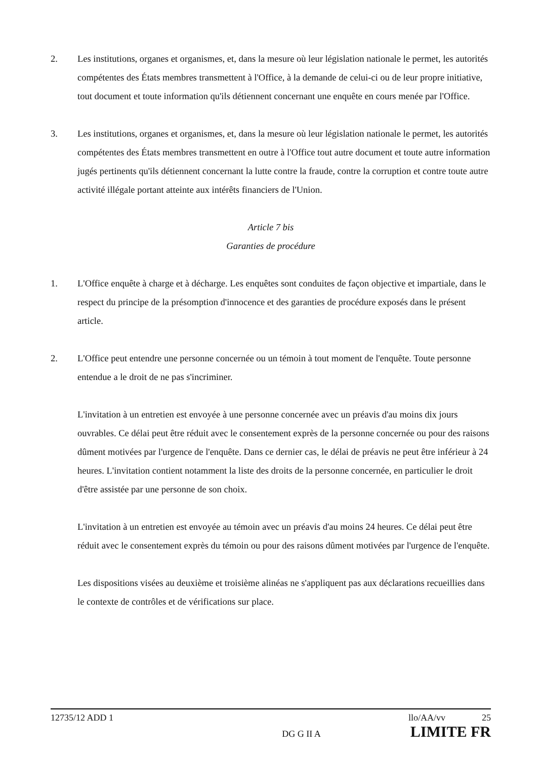2. Les institutions, organes et organismes, et, dans la mesure où leur législation nationale le permet, les autorités compétentes des États membres transmettent à l'Office, à la demande de celui-ci ou de leur propre initiative, tout document et toute information qu'ils détiennent concernant une enquête en cours menée par l'Office.
3. Les institutions, organes et organismes, et, dans la mesure où leur législation nationale le permet, les autorités compétentes des États membres transmettent en outre à l'Office tout autre document et toute autre information jugés pertinents qu'ils détiennent concernant la lutte contre la fraude, contre la corruption et contre toute autre activité illégale portant atteinte aux intérêts financiers de l'Union.
Article 7 bis
Garanties de procédure
1. L'Office enquête à charge et à décharge. Les enquêtes sont conduites de façon objective et impartiale, dans le respect du principe de la présomption d'innocence et des garanties de procédure exposés dans le présent article.
2. L'Office peut entendre une personne concernée ou un témoin à tout moment de l'enquête. Toute personne entendue a le droit de ne pas s'incriminer.
L'invitation à un entretien est envoyée à une personne concernée avec un préavis d'au moins dix jours ouvrables. Ce délai peut être réduit avec le consentement exprès de la personne concernée ou pour des raisons dûment motivées par l'urgence de l'enquête. Dans ce dernier cas, le délai de préavis ne peut être inférieur à 24 heures. L'invitation contient notamment la liste des droits de la personne concernée, en particulier le droit d'être assistée par une personne de son choix.
L'invitation à un entretien est envoyée au témoin avec un préavis d'au moins 24 heures. Ce délai peut être réduit avec le consentement exprès du témoin ou pour des raisons dûment motivées par l'urgence de l'enquête.
Les dispositions visées au deuxième et troisième alinéas ne s'appliquent pas aux déclarations recueillies dans le contexte de contrôles et de vérifications sur place.
12735/12 ADD 1 llo/AA/vv 25
DG G II A LIMITE FR